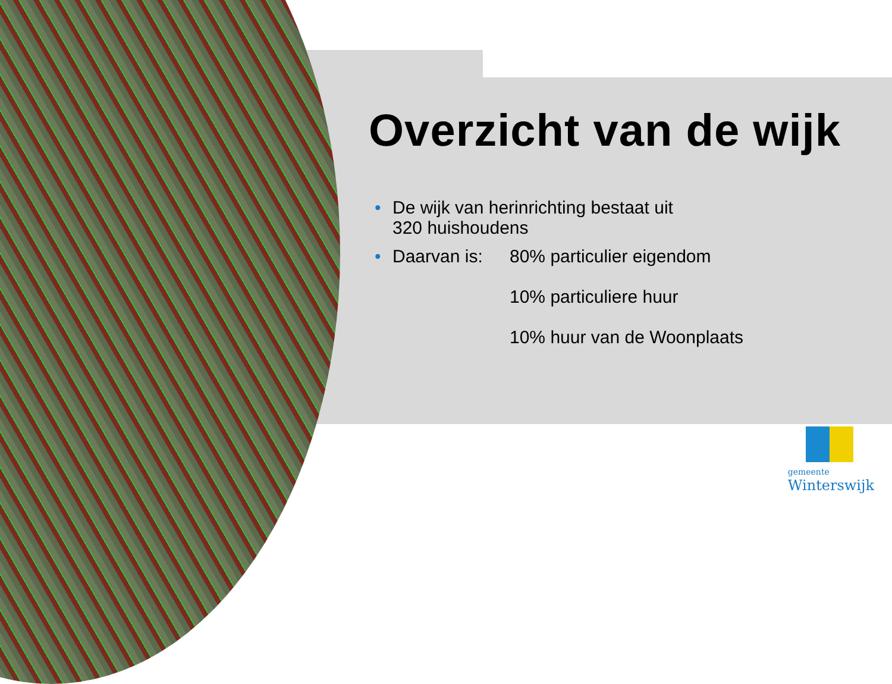Overzicht van de wijk
• De wijk van herinrichting bestaat uit
320 huishoudens
•
Daarvan is: 80% particulier eigendom
10% particuliere huur
10% huur van de Woonplaats
gemeente
Winterswijk